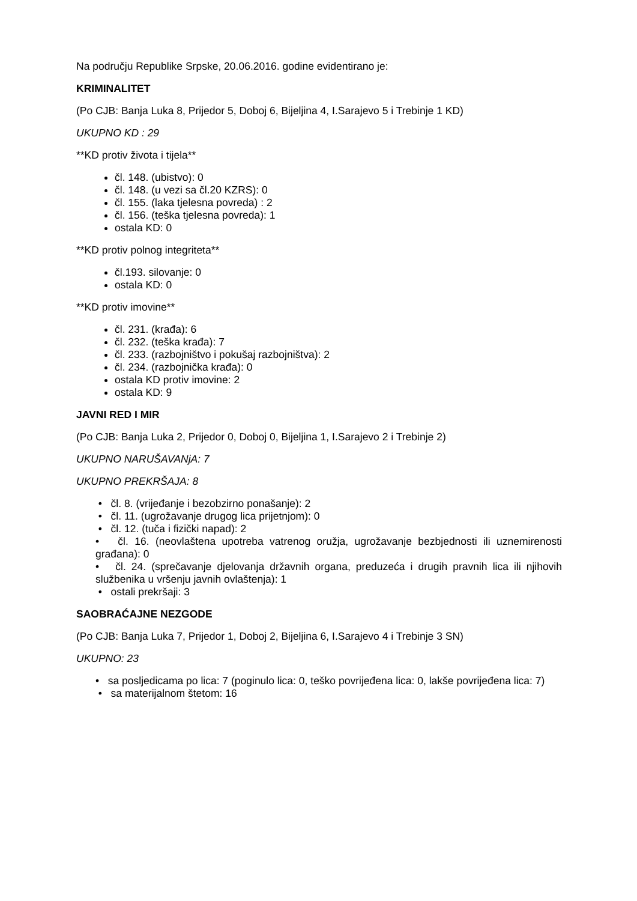Na području Republike Srpske, 20.06.2016. godine evidentirano je:
KRIMINALITET
(Po CJB: Banja Luka 8, Prijedor 5, Doboj 6, Bijeljina 4, I.Sarajevo 5 i Trebinje 1 KD)
UKUPNO KD : 29
**KD protiv života i tijela**
čl. 148. (ubistvo): 0
čl. 148. (u vezi sa čl.20 KZRS): 0
čl. 155. (laka tjelesna povreda) : 2
čl. 156. (teška tjelesna povreda): 1
ostala KD: 0
**KD protiv polnog integriteta**
čl.193. silovanje: 0
ostala KD: 0
**KD protiv imovine**
čl. 231. (krađa): 6
čl. 232. (teška krađa): 7
čl. 233. (razbojništvo i pokušaj razbojništva): 2
čl. 234. (razbojnička krađa): 0
ostala KD protiv imovine: 2
ostala KD: 9
JAVNI RED I MIR
(Po CJB: Banja Luka 2, Prijedor 0, Doboj 0, Bijeljina 1, I.Sarajevo 2 i Trebinje 2)
UKUPNO NARUŠAVANjA: 7
UKUPNO PREKRŠAJA: 8
• čl. 8. (vrijeđanje i bezobzirno ponašanje): 2
• čl. 11. (ugrožavanje drugog lica prijetnjom): 0
• čl. 12. (tuča i fizički napad): 2
• čl. 16. (neovlaštena upotreba vatrenog oružja, ugrožavanje bezbjednosti ili uznemirenosti građana): 0
• čl. 24. (sprečavanje djelovanja državnih organa, preduzeća i drugih pravnih lica ili njihovih službenika u vršenju javnih ovlaštenja): 1
• ostali prekršaji: 3
SAOBRAĆAJNE NEZGODE
(Po CJB: Banja Luka 7, Prijedor 1, Doboj 2, Bijeljina 6, I.Sarajevo 4 i Trebinje 3 SN)
UKUPNO: 23
• sa posljedicama po lica: 7 (poginulo lica: 0, teško povrijeđena lica: 0, lakše povrijeđena lica: 7)
• sa materijalnom štetom: 16